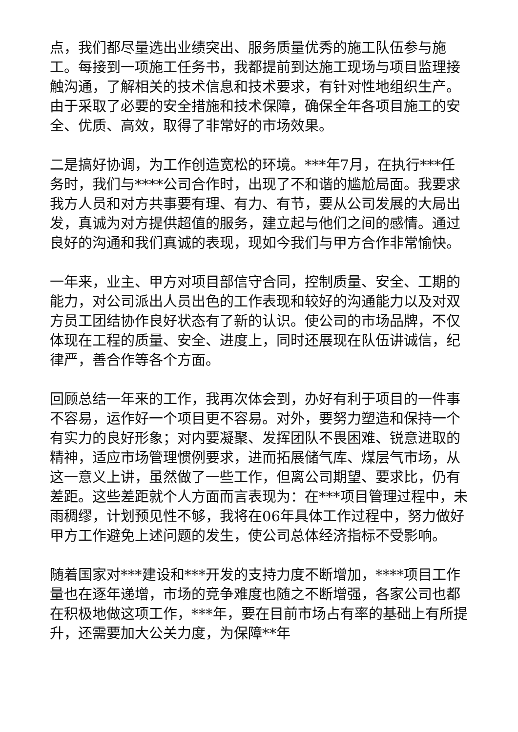点，我们都尽量选出业绩突出、服务质量优秀的施工队伍参与施工。每接到一项施工任务书，我都提前到达施工现场与项目监理接触沟通，了解相关的技术信息和技术要求，有针对性地组织生产。由于采取了必要的安全措施和技术保障，确保全年各项目施工的安全、优质、高效，取得了非常好的市场效果。
二是搞好协调，为工作创造宽松的环境。***年7月，在执行***任务时，我们与****公司合作时，出现了不和谐的尴尬局面。我要求我方人员和对方共事要有理、有力、有节，要从公司发展的大局出发，真诚为对方提供超值的服务，建立起与他们之间的感情。通过良好的沟通和我们真诚的表现，现如今我们与甲方合作非常愉快。
一年来，业主、甲方对项目部信守合同，控制质量、安全、工期的能力，对公司派出人员出色的工作表现和较好的沟通能力以及对双方员工团结协作良好状态有了新的认识。使公司的市场品牌，不仅体现在工程的质量、安全、进度上，同时还展现在队伍讲诚信，纪律严，善合作等各个方面。
回顾总结一年来的工作，我再次体会到，办好有利于项目的一件事不容易，运作好一个项目更不容易。对外，要努力塑造和保持一个有实力的良好形象；对内要凝聚、发挥团队不畏困难、锐意进取的精神，适应市场管理惯例要求，进而拓展储气库、煤层气市场，从这一意义上讲，虽然做了一些工作，但离公司期望、要求比，仍有差距。这些差距就个人方面而言表现为：在***项目管理过程中，未雨稠缪，计划预见性不够，我将在06年具体工作过程中，努力做好甲方工作避免上述问题的发生，使公司总体经济指标不受影响。
随着国家对***建设和***开发的支持力度不断增加，****项目工作量也在逐年递增，市场的竞争难度也随之不断增强，各家公司也都在积极地做这项工作，***年，要在目前市场占有率的基础上有所提升，还需要加大公关力度，为保障**年